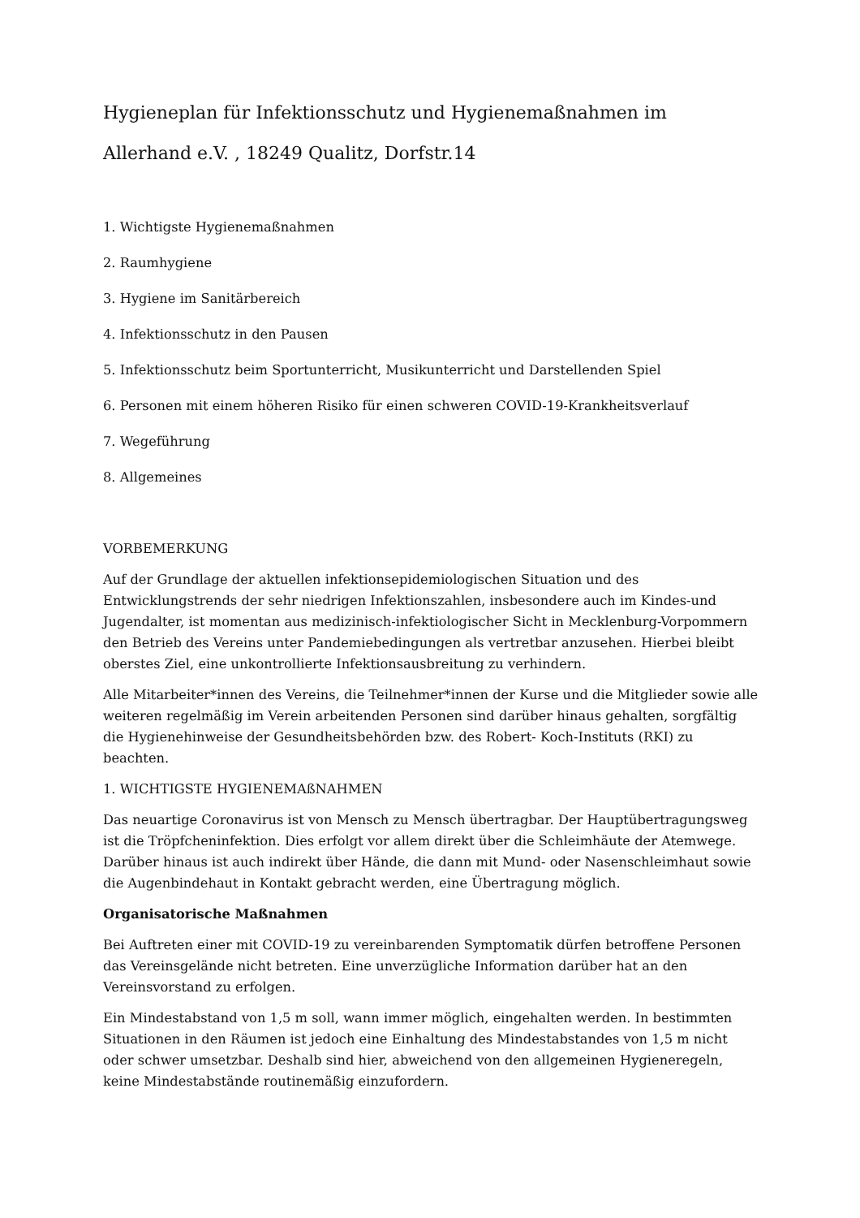Hygieneplan für Infektionsschutz und Hygienemaßnahmen im
Allerhand e.V. , 18249 Qualitz, Dorfstr.14
1. Wichtigste Hygienemaßnahmen
2. Raumhygiene
3. Hygiene im Sanitärbereich
4. Infektionsschutz in den Pausen
5. Infektionsschutz beim Sportunterricht, Musikunterricht und Darstellenden Spiel
6. Personen mit einem höheren Risiko für einen schweren COVID-19-Krankheitsverlauf
7. Wegeführung
8. Allgemeines
VORBEMERKUNG
Auf der Grundlage der aktuellen infektionsepidemiologischen Situation und des Entwicklungstrends der sehr niedrigen Infektionszahlen, insbesondere auch im Kindes-und Jugendalter, ist momentan aus medizinisch-infektiologischer Sicht in Mecklenburg-Vorpommern den Betrieb des Vereins unter Pandemiebedingungen als vertretbar anzusehen. Hierbei bleibt oberstes Ziel, eine unkontrollierte Infektionsausbreitung zu verhindern.
Alle Mitarbeiter*innen des Vereins, die Teilnehmer*innen der Kurse und die Mitglieder sowie alle weiteren regelmäßig im Verein arbeitenden Personen sind darüber hinaus gehalten, sorgfältig die Hygienehinweise der Gesundheitsbehörden bzw. des Robert- Koch-Instituts (RKI) zu beachten.
1. WICHTIGSTE HYGIENEMAßNAHMEN
Das neuartige Coronavirus ist von Mensch zu Mensch übertragbar. Der Hauptübertragungsweg ist die Tröpfcheninfektion. Dies erfolgt vor allem direkt über die Schleimhäute der Atemwege. Darüber hinaus ist auch indirekt über Hände, die dann mit Mund- oder Nasenschleimhaut sowie die Augenbindehaut in Kontakt gebracht werden, eine Übertragung möglich.
Organisatorische Maßnahmen
Bei Auftreten einer mit COVID-19 zu vereinbarenden Symptomatik dürfen betroffene Personen das Vereinsgelände nicht betreten. Eine unverzügliche Information darüber hat an den Vereinsvorstand zu erfolgen.
Ein Mindestabstand von 1,5 m soll, wann immer möglich, eingehalten werden. In bestimmten Situationen in den Räumen ist jedoch eine Einhaltung des Mindestabstandes von 1,5 m nicht oder schwer umsetzbar. Deshalb sind hier, abweichend von den allgemeinen Hygieneregeln, keine Mindestabstände routinemäßig einzufordern.